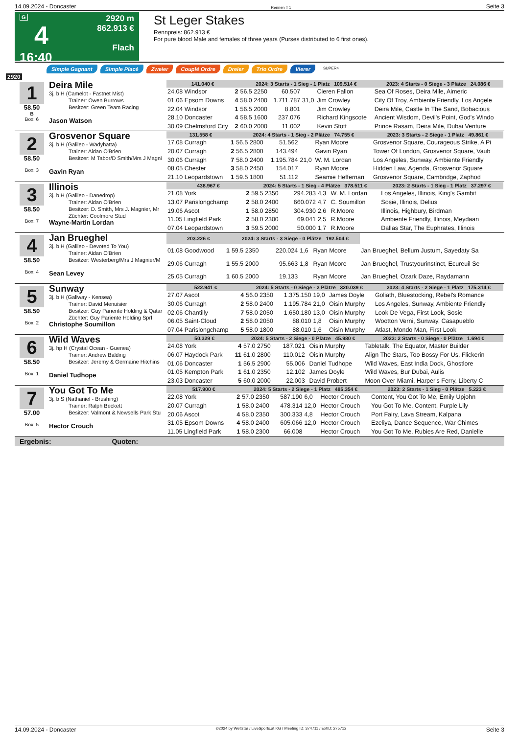14.09.2024 - Doncaster Rennen # 1 Seite 3
G
4
16:40
2920 m
862.913 €
Flach
St Leger Stakes
Rennpreis: 862.913 €
For pure blood Male and females of three years (Purses distributed to 6 first ones).
Simple Gagnant Simple Placé Zweier Couplé Ordre Dreier Trio Ordre Vierer SUPER4
2920
1
58.50
B
Box: 6
Deira Mile
3j. b H (Camelot - Fastnet Mist)
Trainer: Owen Burrows
Besitzer: Green Team Racing
Jason Watson
| 141.040 € | | 2024: 3 Starts - 1 Sieg - 1 Platz 109.514 € | | | | | 2023: 4 Starts - 0 Siege - 3 Plätze 24.086 € |
| --- | --- | --- | --- | --- | --- | --- | --- |
| 24.08 Windsor | 2 | 56.5 2250 | 60.507 | | Cieren Fallon | | Sea Of Roses, Deira Mile, Aimeric |
| 01.06 Epsom Downs | 4 | 58.0 2400 | 1.711.787 | 31,0 | Jim Crowley | | City Of Troy, Ambiente Friendly, Los Angele |
| 22.04 Windsor | 1 | 56.5 2000 | 8.801 | | Jim Crowley | | Deira Mile, Castle In The Sand, Bobacious |
| 28.10 Doncaster | 4 | 58.5 1600 | 237.076 | | Richard Kingscote | | Ancient Wisdom, Devil's Point, God's Windo |
| 30.09 Chelmsford City | 2 | 60.0 2000 | 11.002 | | Kevin Stott | | Prince Rasam, Deira Mile, Dubai Venture |
2
58.50
Box: 3
Grosvenor Square
3j. b H (Galileo - Wadyhatta)
Trainer: Aidan O'Brien
Besitzer: M Tabor/D Smith/Mrs J Magni
Gavin Ryan
| 131.558 € | | 2024: 4 Starts - 1 Sieg - 2 Plätze 74.755 € | | | | | 2023: 3 Starts - 2 Siege - 1 Platz 49.861 € |
| --- | --- | --- | --- | --- | --- | --- | --- |
| 17.08 Curragh | 1 | 56.5 2800 | 51.562 | | Ryan Moore | | Grosvenor Square, Courageous Strike, A Pi |
| 20.07 Curragh | 2 | 56.5 2800 | 143.494 | | Gavin Ryan | | Tower Of London, Grosvenor Square, Vaub |
| 30.06 Curragh | 7 | 58.0 2400 | 1.195.784 | 21,0 | W. M. Lordan | | Los Angeles, Sunway, Ambiente Friendly |
| 08.05 Chester | 3 | 58.0 2450 | 154.017 | | Ryan Moore | | Hidden Law, Agenda, Grosvenor Square |
| 21.10 Leopardstown | 1 | 59.5 1800 | 51.112 | | Seamie Heffernan | | Grosvenor Square, Cambridge, Zaphod |
3
58.50
Box: 7
Illinois
3j. b H (Galileo - Danedrop)
Trainer: Aidan O'Brien
Besitzer: D. Smith, Mrs J. Magnier, Mr
Züchter: Coolmore Stud
Wayne-Martin Lordan
| 438.967 € | | 2024: 5 Starts - 1 Sieg - 4 Plätze 378.511 € | | | | | 2023: 2 Starts - 1 Sieg - 1 Platz 37.297 € |
| --- | --- | --- | --- | --- | --- | --- | --- |
| 21.08 York | 2 | 59.5 2350 | 294.283 | 4,3 | W. M. Lordan | | Los Angeles, Illinois, King's Gambit |
| 13.07 Parislongchamp | 2 | 58.0 2400 | 660.072 | 4,7 | C. Soumillon | | Sosie, Illinois, Delius |
| 19.06 Ascot | 1 | 58.0 2850 | 304.930 | 2,6 | R.Moore | | Illinois, Highbury, Birdman |
| 11.05 Lingfield Park | 2 | 58.0 2300 | 69.041 | 2,5 | R.Moore | | Ambiente Friendly, Illinois, Meydaan |
| 07.04 Leopardstown | 3 | 59.5 2000 | 50.000 | 1,7 | R.Moore | | Dallas Star, The Euphrates, Illinois |
4
58.50
Box: 4
Jan Brueghel
3j. b H (Galileo - Devoted To You)
Trainer: Aidan O'Brien
Besitzer: Westerberg/Mrs J Magnier/M
Sean Levey
| 203.226 € | | 2024: 3 Starts - 3 Siege - 0 Plätze 192.504 € | | | | | |
| --- | --- | --- | --- | --- | --- | --- | --- |
| 01.08 Goodwood | 1 | 59.5 2350 | 220.024 | 1,6 | Ryan Moore | | Jan Brueghel, Bellum Justum, Sayedaty Sa |
| 29.06 Curragh | 1 | 55.5 2000 | 95.663 | 1,8 | Ryan Moore | | Jan Brueghel, Trustyourinstinct, Ecureuil Se |
| 25.05 Curragh | 1 | 60.5 2000 | 19.133 | | Ryan Moore | | Jan Brueghel, Ozark Daze, Raydamann |
5
58.50
Box: 2
Sunway
3j. b H (Galiway - Kensea)
Trainer: David Menuisier
Besitzer: Guy Pariente Holding & Qatar
Züchter: Guy Pariente Holding Sprl
Christophe Soumillon
| 522.941 € | | 2024: 5 Starts - 0 Siege - 2 Plätze 320.039 € | | | | | 2023: 4 Starts - 2 Siege - 1 Platz 175.314 € |
| --- | --- | --- | --- | --- | --- | --- | --- |
| 27.07 Ascot | 4 | 56.0 2350 | 1.375.150 | 19,0 | James Doyle | | Goliath, Bluestocking, Rebel's Romance |
| 30.06 Curragh | 2 | 58.0 2400 | 1.195.784 | 21,0 | Oisin Murphy | | Los Angeles, Sunway, Ambiente Friendly |
| 02.06 Chantilly | 7 | 58.0 2050 | 1.650.180 | 13,0 | Oisin Murphy | | Look De Vega, First Look, Sosie |
| 06.05 Saint-Cloud | 2 | 58.0 2050 | 88.010 | 1,8 | Oisin Murphy | | Wootton Verni, Sunway, Casapueblo |
| 07.04 Parislongchamp | 5 | 58.0 1800 | 88.010 | 1,6 | Oisin Murphy | | Atlast, Mondo Man, First Look |
6
58.50
Box: 1
Wild Waves
3j. hp H (Crystal Ocean - Guenea)
Trainer: Andrew Balding
Besitzer: Jeremy & Germaine Hitchins
Daniel Tudhope
| 50.329 € | | 2024: 5 Starts - 2 Siege - 0 Plätze 45.980 € | | | | | 2023: 2 Starts - 0 Siege - 0 Plätze 1.694 € |
| --- | --- | --- | --- | --- | --- | --- | --- |
| 24.08 York | 4 | 57.0 2750 | 187.021 | | Oisin Murphy | | Tabletalk, The Equator, Master Builder |
| 06.07 Haydock Park | 11 | 61.0 2800 | 110.012 | | Oisin Murphy | | Align The Stars, Too Bossy For Us, Flickerin |
| 01.06 Doncaster | 1 | 56.5 2900 | 55.006 | | Daniel Tudhope | | Wild Waves, East India Dock, Ghostlore |
| 01.05 Kempton Park | 1 | 61.0 2350 | 12.102 | | James Doyle | | Wild Waves, Bur Dubai, Aulis |
| 23.03 Doncaster | 5 | 60.0 2000 | 22.003 | | David Probert | | Moon Over Miami, Harper's Ferry, Liberty C |
7
57.00
Box: 5
You Got To Me
3j. b S (Nathaniel - Brushing)
Trainer: Ralph Beckett
Besitzer: Valmont & Newsells Park Stu
Hector Crouch
| 517.900 € | | 2024: 5 Starts - 2 Siege - 1 Platz 485.354 € | | | | | 2023: 2 Starts - 1 Sieg - 0 Plätze 5.223 € |
| --- | --- | --- | --- | --- | --- | --- | --- |
| 22.08 York | 2 | 57.0 2350 | 587.190 | 6,0 | Hector Crouch | | Content, You Got To Me, Emily Upjohn |
| 20.07 Curragh | 1 | 58.0 2400 | 478.314 | 12,0 | Hector Crouch | | You Got To Me, Content, Purple Lily |
| 20.06 Ascot | 4 | 58.0 2350 | 300.333 | 4,8 | Hector Crouch | | Port Fairy, Lava Stream, Kalpana |
| 31.05 Epsom Downs | 4 | 58.0 2400 | 605.066 | 12,0 | Hector Crouch | | Ezeliya, Dance Sequence, War Chimes |
| 11.05 Lingfield Park | 1 | 58.0 2300 | 66.008 | | Hector Crouch | | You Got To Me, Rubies Are Red, Danielle |
Ergebnis: Quoten:
14.09.2024 - Doncaster ©2024 by Wettstar / LiveSports.at KG / Meeting ID: 374711 / ExtID: 275712 Seite 3